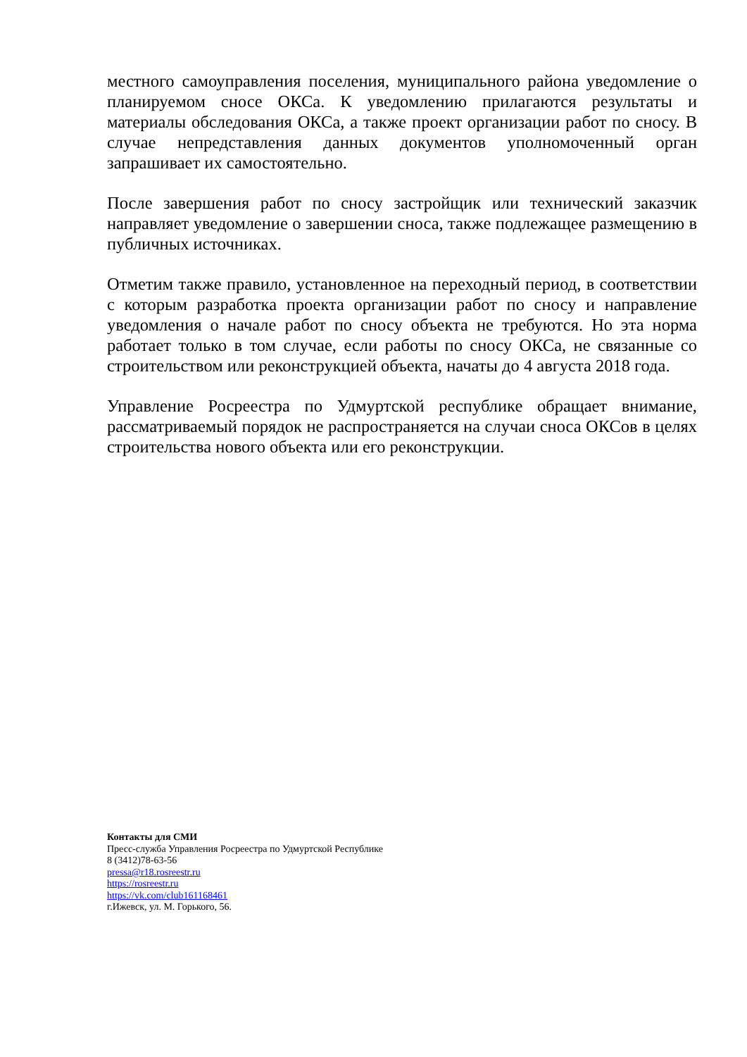местного самоуправления поселения, муниципального района уведомление о планируемом сносе ОКСа. К уведомлению прилагаются результаты и материалы обследования ОКСа, а также проект организации работ по сносу. В случае непредставления данных документов уполномоченный орган запрашивает их самостоятельно.
После завершения работ по сносу застройщик или технический заказчик направляет уведомление о завершении сноса, также подлежащее размещению в публичных источниках.
Отметим также правило, установленное на переходный период, в соответствии с которым разработка проекта организации работ по сносу и направление уведомления о начале работ по сносу объекта не требуются. Но эта норма работает только в том случае, если работы по сносу ОКСа, не связанные со строительством или реконструкцией объекта, начаты до 4 августа 2018 года.
Управление Росреестра по Удмуртской республике обращает внимание, рассматриваемый порядок не распространяется на случаи сноса ОКСов в целях строительства нового объекта или его реконструкции.
Контакты для СМИ
Пресс-служба Управления Росреестра по Удмуртской Республике
8 (3412)78-63-56
pressa@r18.rosreestr.ru
https://rosreestr.ru
https://vk.com/club161168461
г.Ижевск, ул. М. Горького, 56.